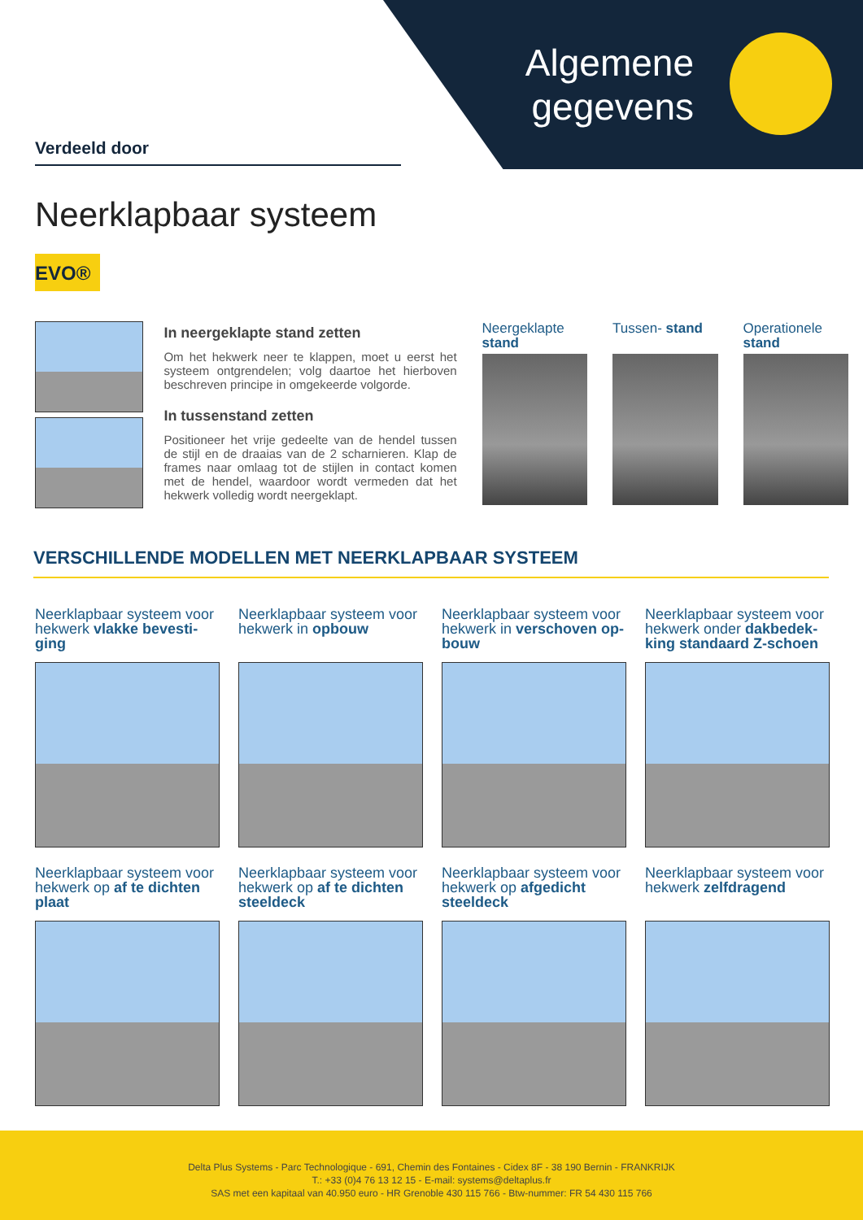Algemene gegevens
Verdeeld door
Neerklapbaar systeem
EVO®
In neergeklapte stand zetten
Om het hekwerk neer te klappen, moet u eerst het systeem ont­grendelen; volg daartoe het hierboven beschreven principe in omgekeerde volgorde.
In tussenstand zetten
Positioneer het vrije gedeelte van de hendel tussen de stijl en de draaias van de 2 scharnieren. Klap de frames naar omlaag tot de stijlen in contact komen met de hendel, waardoor wordt vermeden dat het hekwerk volledig wordt neergeklapt.
Neergeklapte stand
Tussen- stand Operationele stand
VERSCHILLENDE MODELLEN MET NEERKLAPBAAR SYSTEEM
Neerklapbaar systeem voor hekwerk vlakke bevesti­ging
Neerklapbaar systeem voor hekwerk in opbouw
Neerklapbaar systeem voor hekwerk in verschoven op­bouw
Neerklapbaar systeem voor hekwerk onder dakbedek­king standaard Z-schoen
Neerklapbaar systeem voor hekwerk op af te dichten plaat
Neerklapbaar systeem voor hekwerk op af te dichten steeldeck
Neerklapbaar systeem voor hekwerk op afgedicht steeldeck
Neerklapbaar systeem voor hekwerk zelfdragend
Delta Plus Systems - Parc Technologique - 691, Chemin des Fontaines - Cidex 8F - 38 190 Bernin - FRANKRIJK
T.: +33 (0)4 76 13 12 15 - E-mail: systems@deltaplus.fr
SAS met een kapitaal van 40.950 euro - HR Grenoble 430 115 766 - Btw-nummer: FR 54 430 115 766